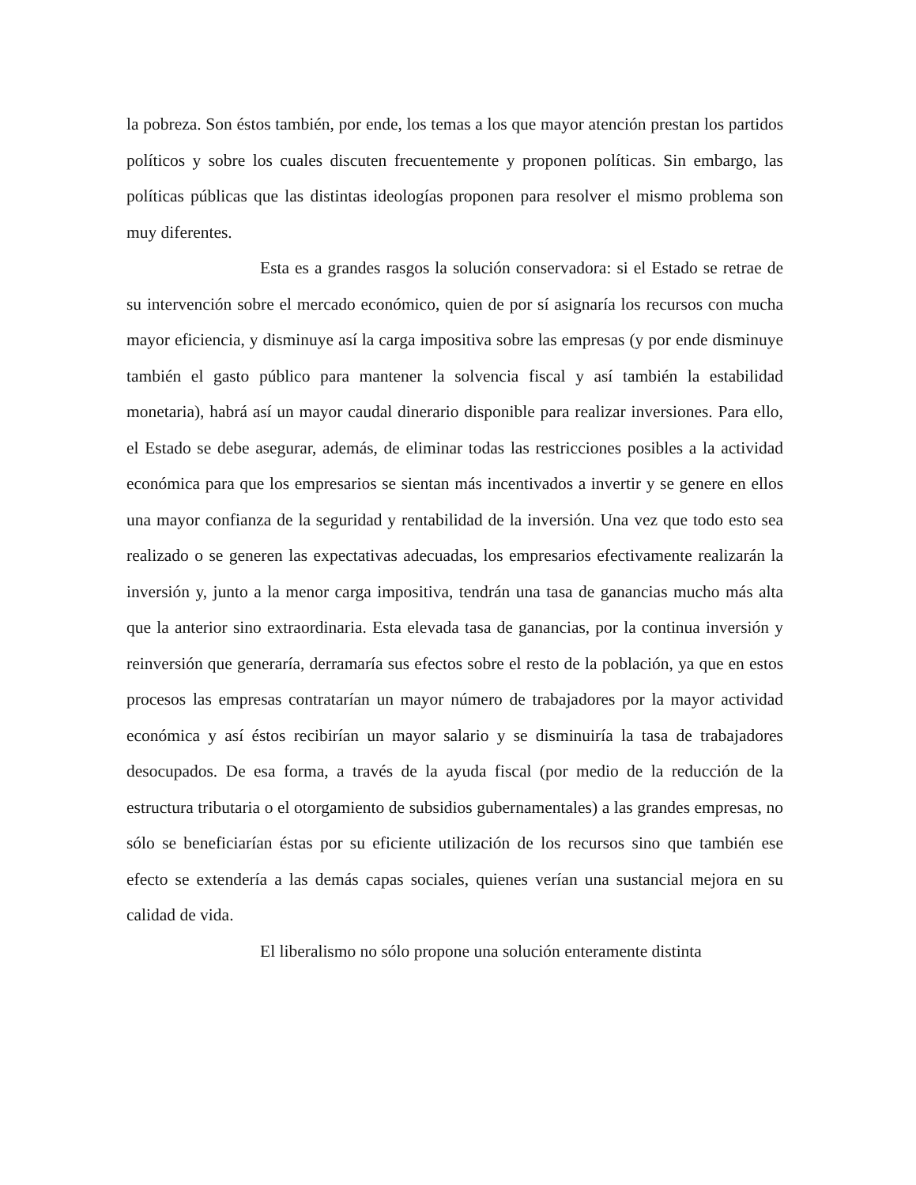la pobreza. Son éstos también, por ende, los temas a los que mayor atención prestan los partidos políticos y sobre los cuales discuten frecuentemente y proponen políticas. Sin embargo, las políticas públicas que las distintas ideologías proponen para resolver el mismo problema son muy diferentes.
Esta es a grandes rasgos la solución conservadora: si el Estado se retrae de su intervención sobre el mercado económico, quien de por sí asignaría los recursos con mucha mayor eficiencia, y disminuye así la carga impositiva sobre las empresas (y por ende disminuye también el gasto público para mantener la solvencia fiscal y así también la estabilidad monetaria), habrá así un mayor caudal dinerario disponible para realizar inversiones. Para ello, el Estado se debe asegurar, además, de eliminar todas las restricciones posibles a la actividad económica para que los empresarios se sientan más incentivados a invertir y se genere en ellos una mayor confianza de la seguridad y rentabilidad de la inversión. Una vez que todo esto sea realizado o se generen las expectativas adecuadas, los empresarios efectivamente realizarán la inversión y, junto a la menor carga impositiva, tendrán una tasa de ganancias mucho más alta que la anterior sino extraordinaria. Esta elevada tasa de ganancias, por la continua inversión y reinversión que generaría, derramaría sus efectos sobre el resto de la población, ya que en estos procesos las empresas contratarían un mayor número de trabajadores por la mayor actividad económica y así éstos recibirían un mayor salario y se disminuiría la tasa de trabajadores desocupados. De esa forma, a través de la ayuda fiscal (por medio de la reducción de la estructura tributaria o el otorgamiento de subsidios gubernamentales) a las grandes empresas, no sólo se beneficiarían éstas por su eficiente utilización de los recursos sino que también ese efecto se extendería a las demás capas sociales, quienes verían una sustancial mejora en su calidad de vida.
El liberalismo no sólo propone una solución enteramente distinta